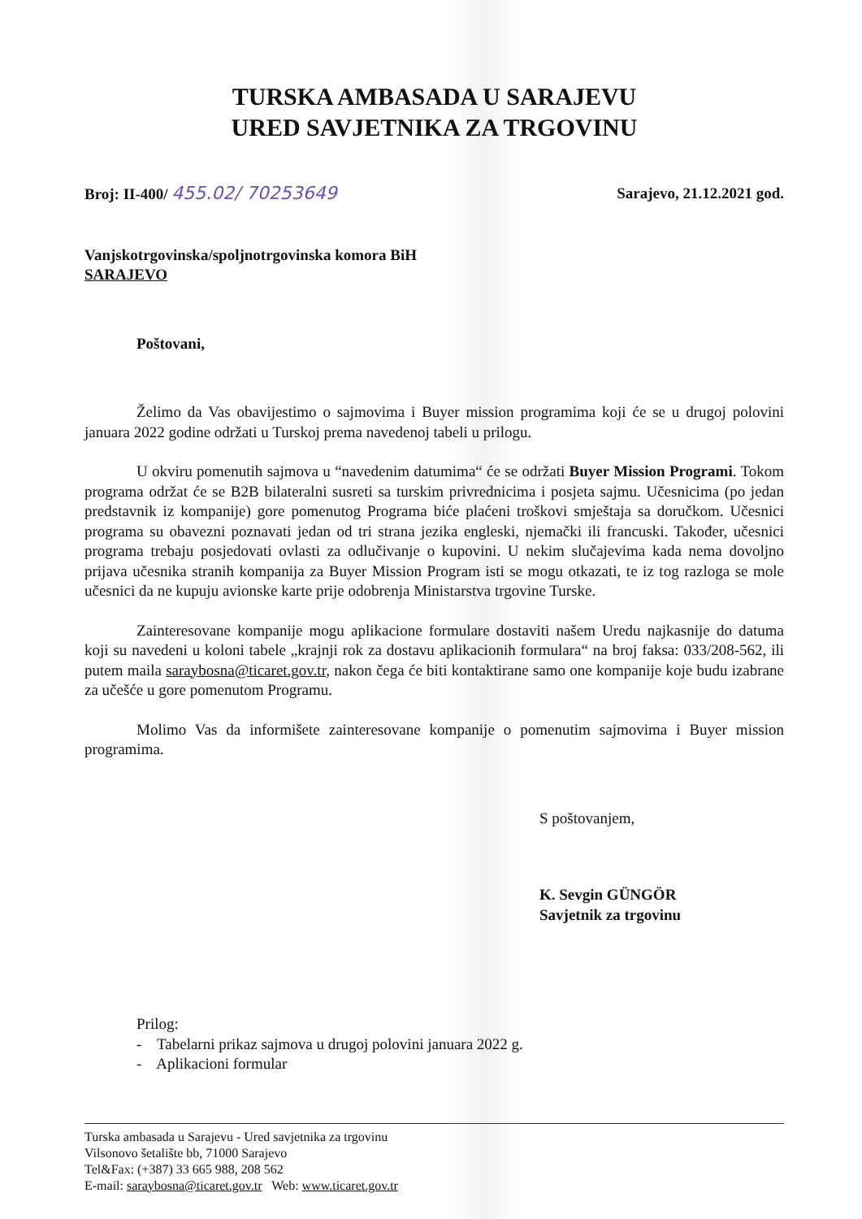TURSKA AMBASADA U SARAJEVU
URED SAVJETNIKA ZA TRGOVINU
Broj: II-400/ 455.02/ 70253649
Sarajevo, 21.12.2021 god.
Vanjskotrgovinska/spoljnotrgovinska komora BiH
SARAJEVO
Poštovani,
Želimo da Vas obavijestimo o sajmovima i Buyer mission programima koji će se u drugoj polovini januara 2022 godine održati u Turskoj prema navedenoj tabeli u prilogu.
U okviru pomenutih sajmova u “navedenim datumima“ će se održati Buyer Mission Programi. Tokom programa održat će se B2B bilateralni susreti sa turskim privrednicima i posjeta sajmu. Učesnicima (po jedan predstavnik iz kompanije) gore pomenutog Programa biće plaćeni troškovi smještaja sa doručkom. Učesnici programa su obavezni poznavati jedan od tri strana jezika engleski, njemački ili francuski. Također, učesnici programa trebaju posjedovati ovlasti za odlučivanje o kupovini. U nekim slučajevima kada nema dovoljno prijava učesnika stranih kompanija za Buyer Mission Program isti se mogu otkazati, te iz tog razloga se mole učesnici da ne kupuju avionske karte prije odobrenja Ministarstva trgovine Turske.
Zainteresovane kompanije mogu aplikacione formulare dostaviti našem Uredu najkasnije do datuma koji su navedeni u koloni tabele „krajnji rok za dostavu aplikacionih formulara“ na broj faksa: 033/208-562, ili putem maila saraybosna@ticaret.gov.tr, nakon čega će biti kontaktirane samo one kompanije koje budu izabrane za učešće u gore pomenutom Programu.
Molimo Vas da informišete zainteresovane kompanije o pomenutim sajmovima i Buyer mission programima.
S poštovanjem,
K. Sevgin GÜNGÖR
Savjetnik za trgovinu
Prilog:
- Tabelarni prikaz sajmova u drugoj polovini januara 2022 g.
- Aplikacioni formular
Turska ambasada u Sarajevu - Ured savjetnika za trgovinu
Vilsonovo šetalište bb, 71000 Sarajevo
Tel&Fax: (+387) 33 665 988, 208 562
E-mail: saraybosna@ticaret.gov.tr Web: www.ticaret.gov.tr